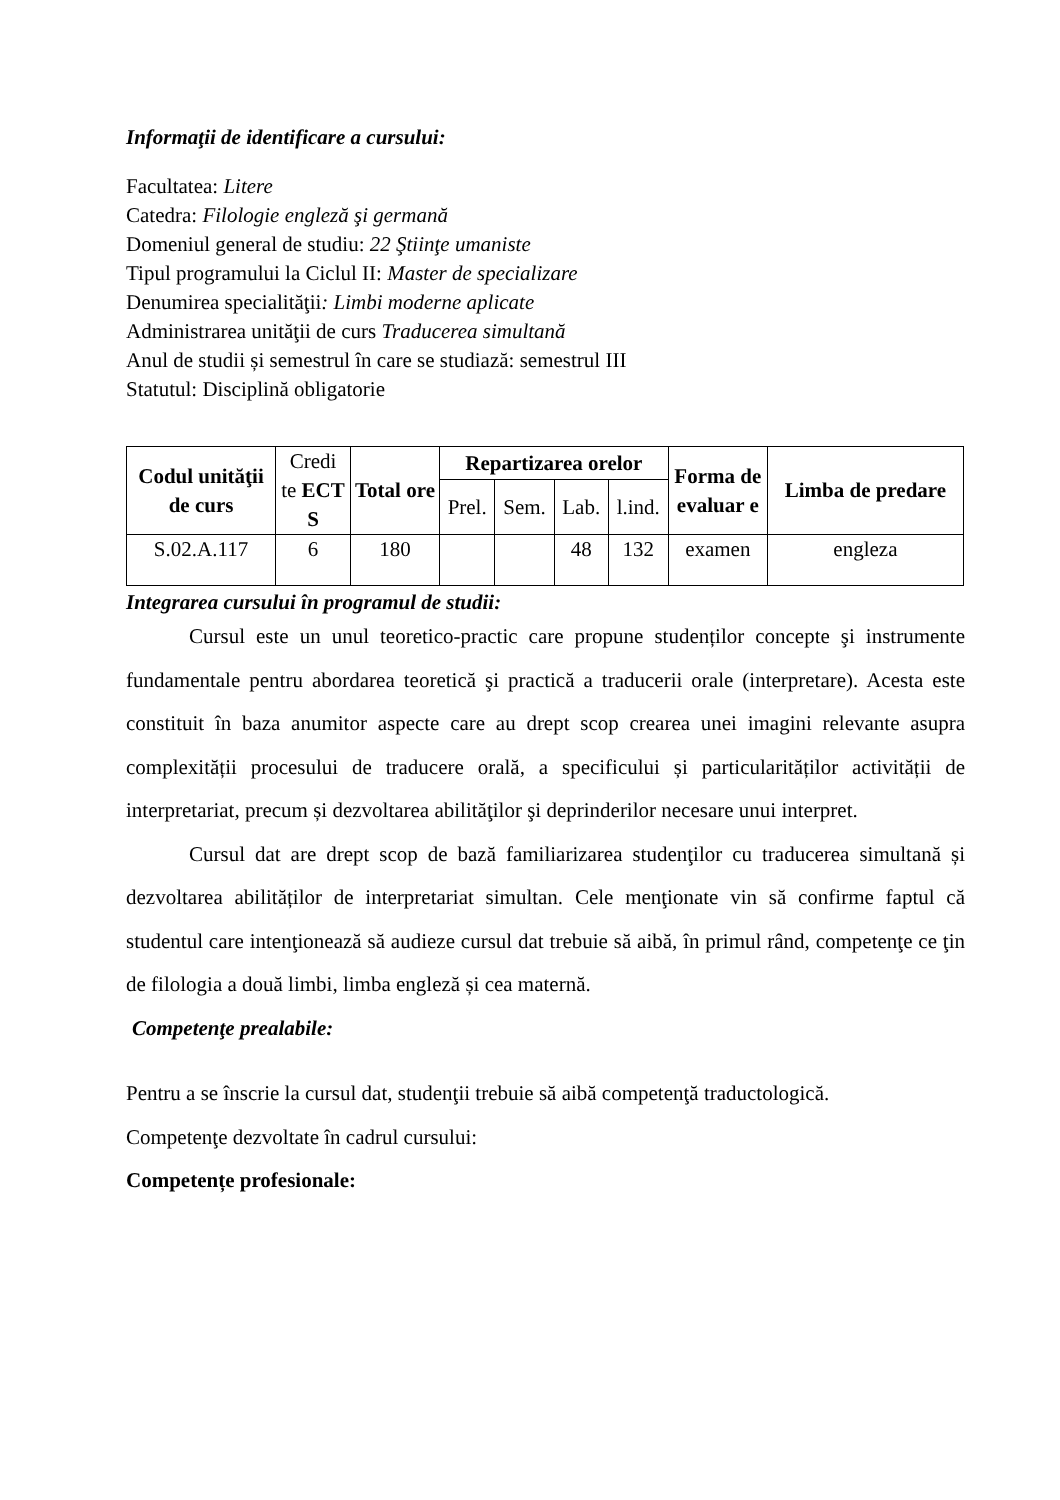Informaţii de identificare a cursului:
Facultatea: Litere
Catedra: Filologie engleză şi germană
Domeniul general de studiu: 22 Ştiinţe umaniste
Tipul programului la Ciclul II: Master de specializare
Denumirea specialităţii: Limbi moderne aplicate
Administrarea unităţii de curs Traducerea simultană
Anul de studii și semestrul în care se studiază: semestrul III
Statutul: Disciplină obligatorie
| Codul unităţii de curs | Credi te ECT S | Total ore | Repartizarea orelor | | | | Forma de evaluar e | Limba de predare |
| --- | --- | --- | --- | --- | --- | --- | --- | --- |
| | | | Prel. | Sem. | Lab. | l.ind. | | |
| S.02.A.117 | 6 | 180 | | | 48 | 132 | examen | engleza |
Integrarea cursului în programul de studii:
Cursul este un unul teoretico-practic care propune studenților concepte şi instrumente fundamentale pentru abordarea teoretică şi practică a traducerii orale (interpretare). Acesta este constituit în baza anumitor aspecte care au drept scop crearea unei imagini relevante asupra complexității procesului de traducere orală, a specificului și particularităților activității de interpretariat, precum și dezvoltarea abilităţilor şi deprinderilor necesare unui interpret.
Cursul dat are drept scop de bază familiarizarea studenţilor cu traducerea simultană și dezvoltarea abilităților de interpretariat simultan. Cele menţionate vin să confirme faptul că studentul care intenţionează să audieze cursul dat trebuie să aibă, în primul rând, competenţe ce ţin de filologia a două limbi, limba engleză și cea maternă.
Competenţe prealabile:
Pentru a se înscrie la cursul dat, studenţii trebuie să aibă competenţă traductologică.
Competenţe dezvoltate în cadrul cursului:
Competențe profesionale: